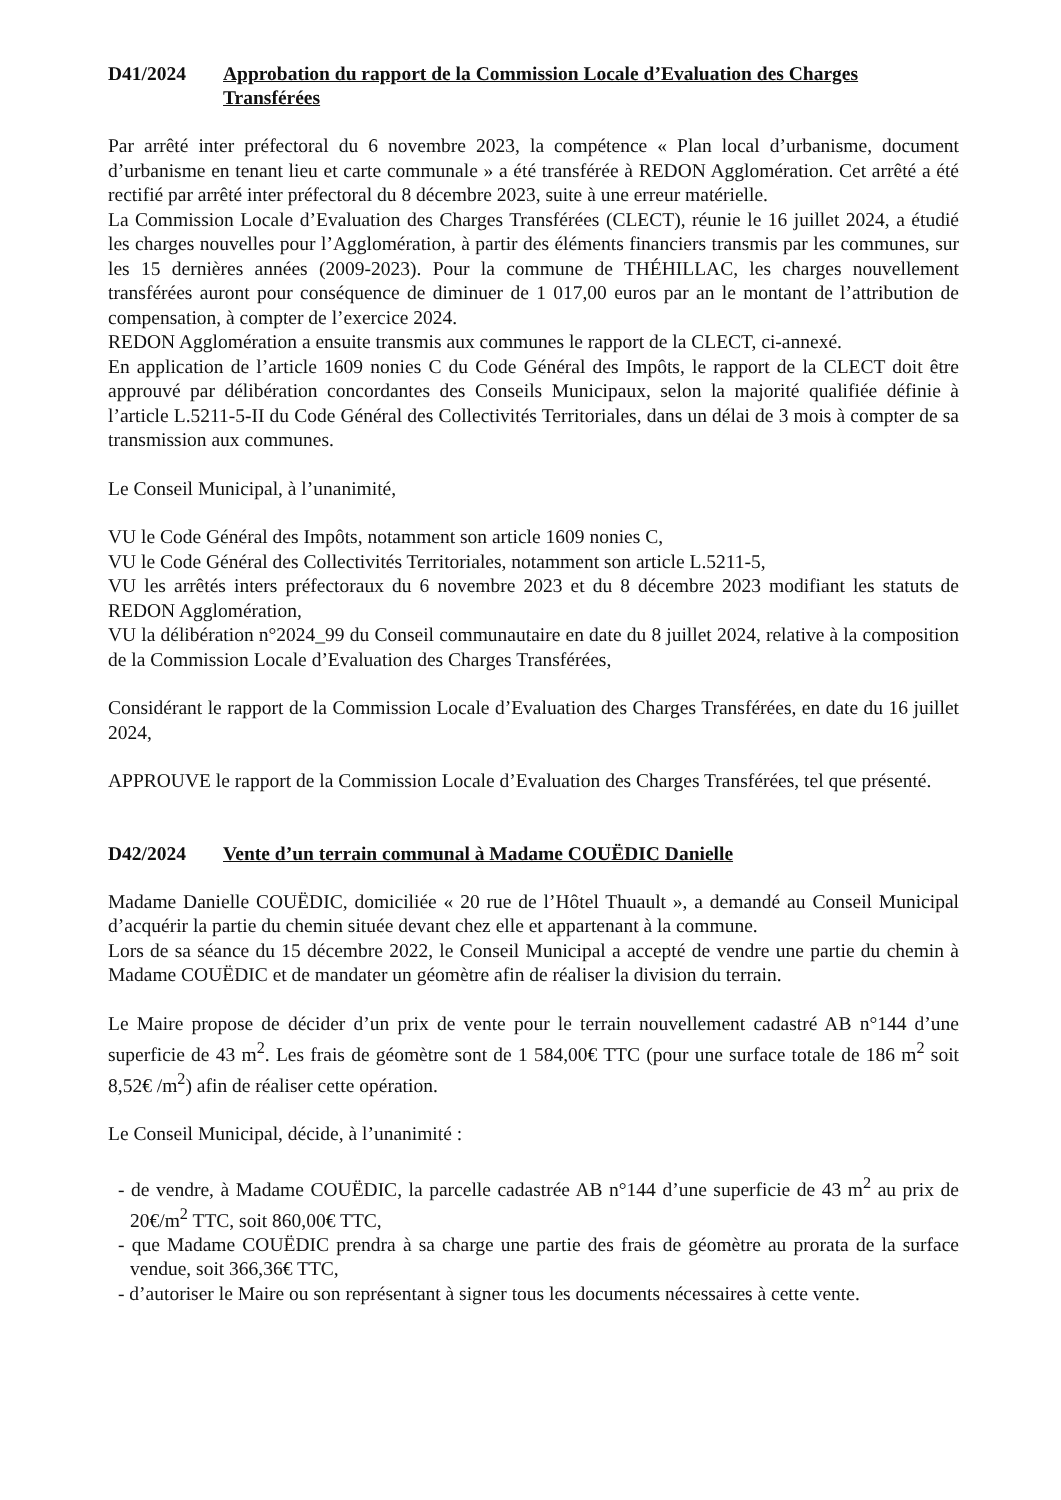D41/2024 Approbation du rapport de la Commission Locale d’Evaluation des Charges Transférées
Par arrêté inter préfectoral du 6 novembre 2023, la compétence « Plan local d’urbanisme, document d’urbanisme en tenant lieu et carte communale » a été transférée à REDON Agglomération. Cet arrêté a été rectifié par arrêté inter préfectoral du 8 décembre 2023, suite à une erreur matérielle.
La Commission Locale d’Evaluation des Charges Transférées (CLECT), réunie le 16 juillet 2024, a étudié les charges nouvelles pour l’Agglomération, à partir des éléments financiers transmis par les communes, sur les 15 dernières années (2009-2023). Pour la commune de THÉHILLAC, les charges nouvellement transférées auront pour conséquence de diminuer de 1 017,00 euros par an le montant de l’attribution de compensation, à compter de l’exercice 2024.
REDON Agglomération a ensuite transmis aux communes le rapport de la CLECT, ci-annexé.
En application de l’article 1609 nonies C du Code Général des Impôts, le rapport de la CLECT doit être approuvé par délibération concordantes des Conseils Municipaux, selon la majorité qualifiée définie à l’article L.5211-5-II du Code Général des Collectivités Territoriales, dans un délai de 3 mois à compter de sa transmission aux communes.
Le Conseil Municipal, à l’unanimité,
VU le Code Général des Impôts, notamment son article 1609 nonies C,
VU le Code Général des Collectivités Territoriales, notamment son article L.5211-5,
VU les arrêtés inters préfectoraux du 6 novembre 2023 et du 8 décembre 2023 modifiant les statuts de REDON Agglomération,
VU la délibération n°2024_99 du Conseil communautaire en date du 8 juillet 2024, relative à la composition de la Commission Locale d’Evaluation des Charges Transférées,
Considérant le rapport de la Commission Locale d’Evaluation des Charges Transférées, en date du 16 juillet 2024,
APPROUVE le rapport de la Commission Locale d’Evaluation des Charges Transférées, tel que présenté.
D42/2024 Vente d’un terrain communal à Madame COUËDIC Danielle
Madame Danielle COUËDIC, domiciliée « 20 rue de l’Hôtel Thuault », a demandé au Conseil Municipal d’acquérir la partie du chemin située devant chez elle et appartenant à la commune.
Lors de sa séance du 15 décembre 2022, le Conseil Municipal a accepté de vendre une partie du chemin à Madame COUËDIC et de mandater un géomètre afin de réaliser la division du terrain.
Le Maire propose de décider d’un prix de vente pour le terrain nouvellement cadastré AB n°144 d’une superficie de 43 m<sup>2</sup>. Les frais de géomètre sont de 1 584,00€ TTC (pour une surface totale de 186 m<sup>2</sup> soit 8,52€ /m<sup>2</sup>) afin de réaliser cette opération.
Le Conseil Municipal, décide, à l’unanimité :
- de vendre, à Madame COUËDIC, la parcelle cadastrée AB n°144 d’une superficie de 43 m<sup>2</sup> au prix de 20€/m<sup>2</sup> TTC, soit 860,00€ TTC,
- que Madame COUËDIC prendra à sa charge une partie des frais de géomètre au prorata de la surface vendue, soit 366,36€ TTC,
- d’autoriser le Maire ou son représentant à signer tous les documents nécessaires à cette vente.